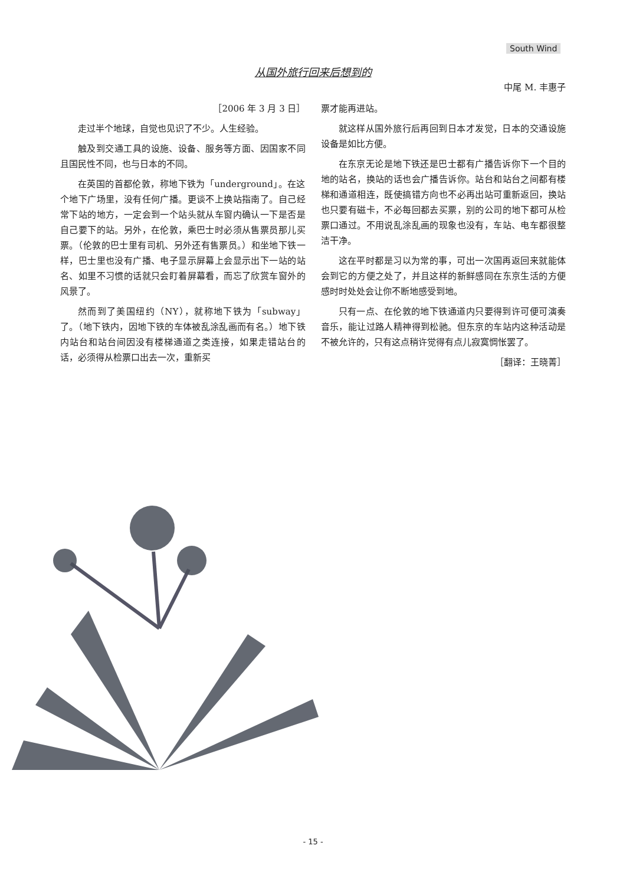South Wind
从国外旅行回来后想到的
中尾 M. 丰惠子
［2006 年 3 月 3 日］
走过半个地球，自觉也见识了不少。人生经验。
触及到交通工具的设施、设备、服务等方面、因国家不同且国民性不同，也与日本的不同。
在英国的首都伦敦，称地下铁为「underground」。在这个地下广场里，没有任何广播。更谈不上换站指南了。自己经常下站的地方，一定会到一个站头就从车窗内确认一下是否是自己要下的站。另外，在伦敦，乘巴士时必须从售票员那儿买票。（伦敦的巴士里有司机、另外还有售票员。）和坐地下铁一样，巴士里也没有广播、电子显示屏幕上会显示出下一站的站名、如里不习惯的话就只会盯着屏幕看，而忘了欣赏车窗外的风景了。
然而到了美国纽约（NY），就称地下铁为「subway」了。（地下铁内，因地下铁的车体被乱涂乱画而有名。）地下铁内站台和站台间因没有楼梯通道之类连接，如果走错站台的话，必须得从检票口出去一次，重新买
票才能再进站。
就这样从国外旅行后再回到日本才发觉，日本的交通设施设备是如比方便。
在东京无论是地下铁还是巴士都有广播告诉你下一个目的地的站名，换站的话也会广播告诉你。站台和站台之间都有楼梯和通道相连，既使搞错方向也不必再出站可重新返回，换站也只要有磁卡，不必每回都去买票，别的公司的地下都可从检票口通过。不用说乱涂乱画的现象也没有，车站、电车都很整洁干净。
这在平时都是习以为常的事，可出一次国再返回来就能体会到它的方便之处了，并且这样的新鲜感同在东京生活的方便感时时处处会让你不断地感受到地。
只有一点、在伦敦的地下铁通道内只要得到许可便可演奏音乐，能让过路人精神得到松驰。但东京的车站内这种活动是不被允许的，只有这点稍许觉得有点儿寂寞惆怅罢了。
［翻译：王晓菁］
- 15 -